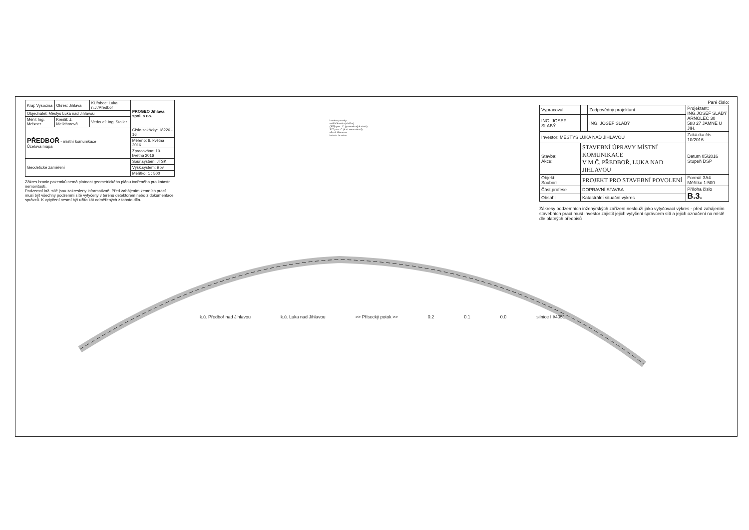| Kraj: Vysočina | Okres: Jihlava | KÚ/obec: Luka n.J./Předboř | PROGEO Jihlava spol. s r.o. |
| Objednatel: Městys Luka nad Jihlavou | | | |
| Měřil: Ing. Meixner | Kreslil: J. Melicharová | Vedoucí: Ing. Staller | |
| PŘEDBOŘ - místní komunikace Účelová mapa | | | Číslo zakázky: 18226 - 16 |
| | | | Měřeno: 6. května 2016 |
| | | | Zpracováno: 10. května 2016 |
| Geodetické zaměření | | | Souř.systém: JTSK |
| | | | Výšk.systém: Bpv |
| | | | Měřítko: 1 : 500 |
Zákres hranic pozemků nemá platnost geometrického plánu tvořeného pro katastr nemovitostí.
Podzemní inž. sítě jsou zakresleny informativně. Před zahájením zemních prací musí být všechny podzemní sítě vytyčeny v terénu detektorem nebo z dokumentace správců. K vytyčení nesmí být užito kót odměřených z tohoto díla.
hranice parcely
vnitřní kresba (slučka)
(305) parc. č. (pozemkový katastr)
317 parc. č. (kat. nemovitostí)
věcná břemena
katastr. hranice
Paré číslo:
| Vypracoval | | Zodpovědný projektant | Projektant: ING.JOSEF SLABÝ ARNOLEC 30 588 27 JAMNÉ U JIH. |
| ING. JOSEF SLABÝ | | ING. JOSEF SLABÝ | |
| Investor: MĚSTYS LUKA NAD JIHLAVOU | | | Zakázka čís. 10/2016 |
| Stavba: Akce: | STAVEBNÍ ÚPRAVY MÍSTNÍ KOMUNIKACE V M.Č. PŘEDBOŘ, LUKA NAD JIHLAVOU | | Datum 05/2016 Stupeň DSP |
| Objekt: Soubor: | PROJEKT PRO STAVEBNÍ POVOLENÍ | | Formát 3A4 Měřítko 1:500 |
| Část,profese | DOPRAVNÍ STAVBA | | Příloha číslo B.3. |
| Obsah: | Katastrální situační výkres | | |
Zákresy podzemních inženýrských zařízení neslouží jako vytyčovací výkres - před zahájením stavebních prací musí investor zajistit jejich vytyčení správcem sítí a jejich označení na místě dle platných předpisů
k.ú. Předboř nad Jihlavou k.ú. Luka nad Jihlavou >> Přísecký potok >> 0.2 0.1 0.0 silnice III/4051